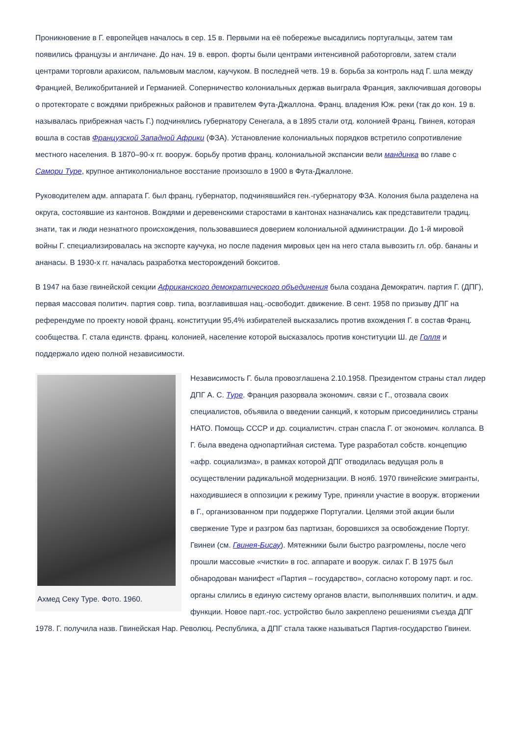Проникновение в Г. европейцев началось в сер. 15 в. Первыми на её побережье высадились португальцы, затем там появились французы и англичане. До нач. 19 в. европ. форты были центрами интенсивной работорговли, затем стали центрами торговли арахисом, пальмовым маслом, каучуком. В последней четв. 19 в. борьба за контроль над Г. шла между Францией, Великобританией и Германией. Соперничество колониальных держав выиграла Франция, заключившая договоры о протекторате с вождями прибрежных районов и правителем Фута-Джаллона. Франц. владения Юж. реки (так до кон. 19 в. называлась прибрежная часть Г.) подчинялись губернатору Сенегала, а в 1895 стали отд. колонией Франц. Гвинея, которая вошла в состав Французской Западной Африки (ФЗА). Установление колониальных порядков встретило сопротивление местного населения. В 1870–90-х гг. вооруж. борьбу против франц. колониальной экспансии вели мандинка во главе с Самори Туре, крупное антиколониальное восстание произошло в 1900 в Фута-Джаллоне.
Руководителем адм. аппарата Г. был франц. губернатор, подчинявшийся ген.-губернатору ФЗА. Колония была разделена на округа, состоявшие из кантонов. Вождями и деревенскими старостами в кантонах назначались как представители традиц. знати, так и люди незнатного происхождения, пользовавшиеся доверием колониальной администрации. До 1-й мировой войны Г. специализировалась на экспорте каучука, но после падения мировых цен на него стала вывозить гл. обр. бананы и ананасы. В 1930-х гг. началась разработка месторождений бокситов.
В 1947 на базе гвинейской секции Африканского демократического объединения была создана Демократич. партия Г. (ДПГ), первая массовая политич. партия совр. типа, возглавившая нац.-освободит. движение. В сент. 1958 по призыву ДПГ на референдуме по проекту новой франц. конституции 95,4% избирателей высказались против вхождения Г. в состав Франц. сообщества. Г. стала единств. франц. колонией, население которой высказалось против конституции Ш. де Голля и поддержало идею полной независимости.
Ахмед Секу Туре. Фото. 1960.
Независимость Г. была провозглашена 2.10.1958. Президентом страны стал лидер ДПГ А. С. Туре. Франция разорвала экономич. связи с Г., отозвала своих специалистов, объявила о введении санкций, к которым присоединились страны НАТО. Помощь СССР и др. социалистич. стран спасла Г. от экономич. коллапса. В Г. была введена однопартийная система. Туре разработал собств. концепцию «афр. социализма», в рамках которой ДПГ отводилась ведущая роль в осуществлении радикальной модернизации. В нояб. 1970 гвинейские эмигранты, находившиеся в оппозиции к режиму Туре, приняли участие в вооруж. вторжении в Г., организованном при поддержке Португалии. Целями этой акции были свержение Туре и разгром баз партизан, боровшихся за освобождение Португ. Гвинеи (см. Гвинея-Бисау). Мятежники были быстро разгромлены, после чего прошли массовые «чистки» в гос. аппарате и вооруж. силах Г. В 1975 был обнародован манифест «Партия – государство», согласно которому парт. и гос. органы слились в единую систему органов власти, выполнявших политич. и адм. функции. Новое парт.-гос. устройство было закреплено решениями съезда ДПГ 1978. Г. получила назв. Гвинейская Нар. Революц. Республика, а ДПГ стала также называться Партия-государство Гвинеи.